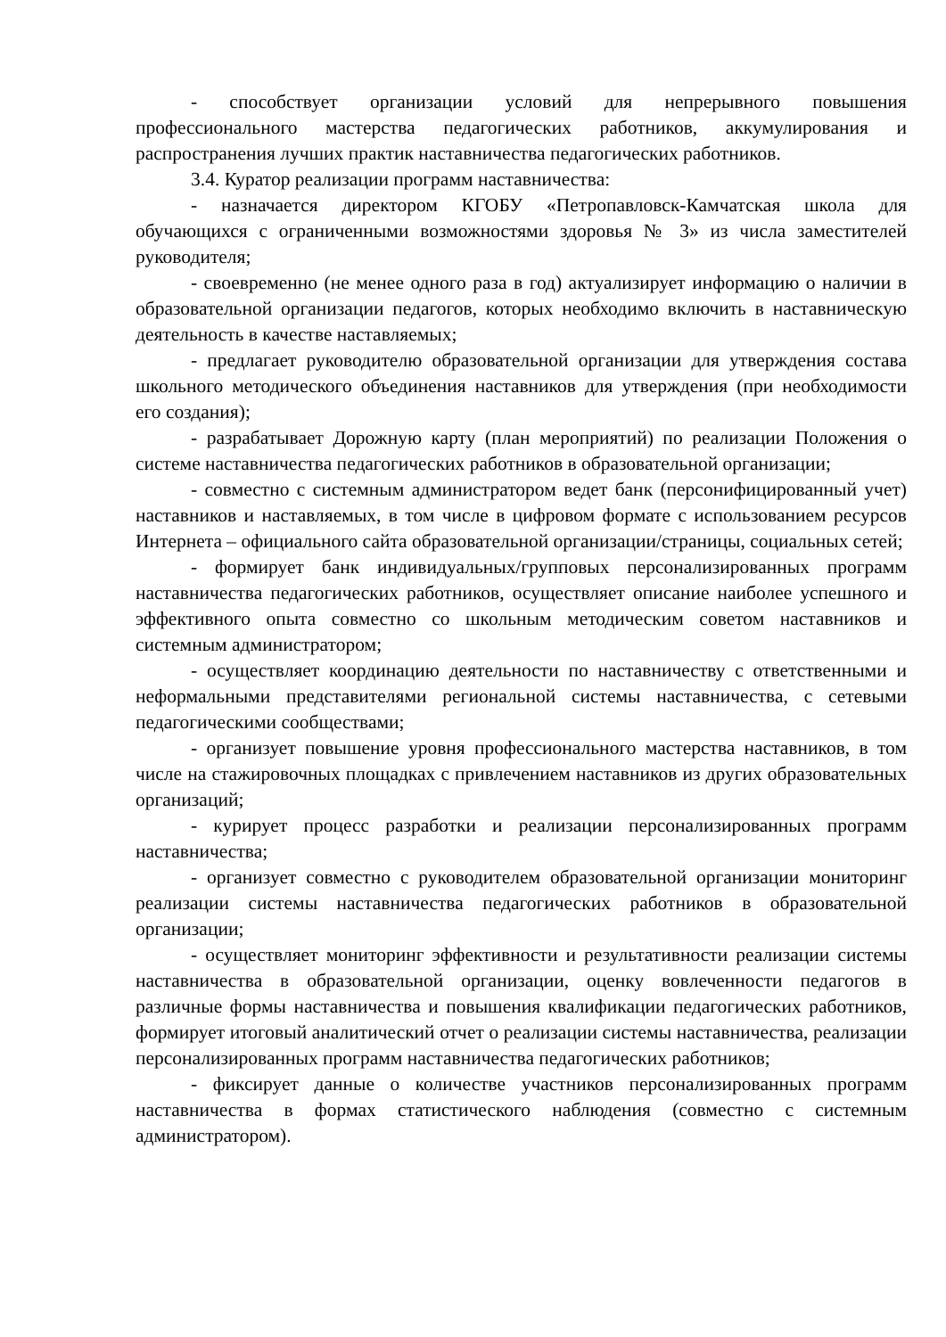- способствует организации условий для непрерывного повышения профессионального мастерства педагогических работников, аккумулирования и распространения лучших практик наставничества педагогических работников.
3.4. Куратор реализации программ наставничества:
- назначается директором КГОБУ «Петропавловск-Камчатская школа для обучающихся с ограниченными возможностями здоровья № 3» из числа заместителей руководителя;
- своевременно (не менее одного раза в год) актуализирует информацию о наличии в образовательной организации педагогов, которых необходимо включить в наставническую деятельность в качестве наставляемых;
- предлагает руководителю образовательной организации для утверждения состава школьного методического объединения наставников для утверждения (при необходимости его создания);
- разрабатывает Дорожную карту (план мероприятий) по реализации Положения о системе наставничества педагогических работников в образовательной организации;
- совместно с системным администратором ведет банк (персонифицированный учет) наставников и наставляемых, в том числе в цифровом формате с использованием ресурсов Интернета – официального сайта образовательной организации/страницы, социальных сетей;
- формирует банк индивидуальных/групповых персонализированных программ наставничества педагогических работников, осуществляет описание наиболее успешного и эффективного опыта совместно со школьным методическим советом наставников и системным администратором;
- осуществляет координацию деятельности по наставничеству с ответственными и неформальными представителями региональной системы наставничества, с сетевыми педагогическими сообществами;
- организует повышение уровня профессионального мастерства наставников, в том числе на стажировочных площадках с привлечением наставников из других образовательных организаций;
- курирует процесс разработки и реализации персонализированных программ наставничества;
- организует совместно с руководителем образовательной организации мониторинг реализации системы наставничества педагогических работников в образовательной организации;
- осуществляет мониторинг эффективности и результативности реализации системы наставничества в образовательной организации, оценку вовлеченности педагогов в различные формы наставничества и повышения квалификации педагогических работников, формирует итоговый аналитический отчет о реализации системы наставничества, реализации персонализированных программ наставничества педагогических работников;
- фиксирует данные о количестве участников персонализированных программ наставничества в формах статистического наблюдения (совместно с системным администратором).